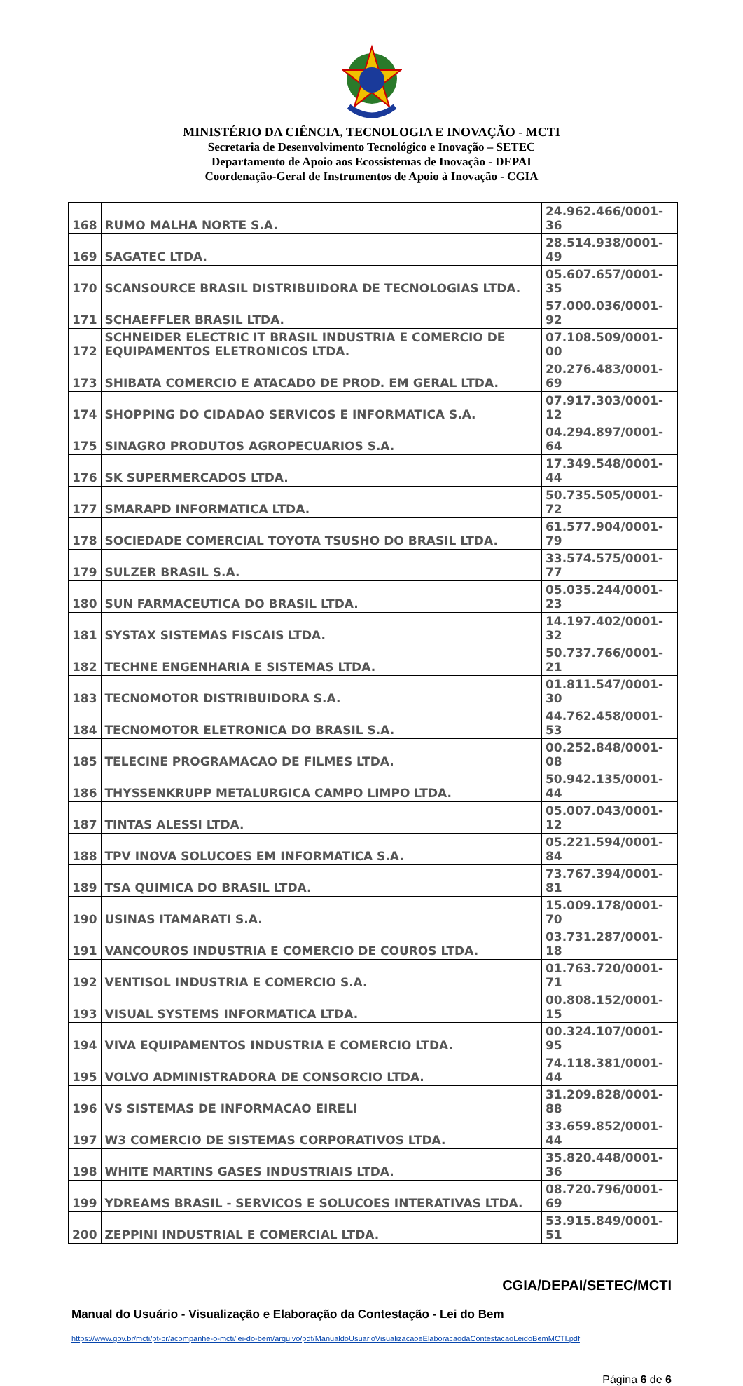MINISTÉRIO DA CIÊNCIA, TECNOLOGIA E INOVAÇÃO - MCTI
Secretaria de Desenvolvimento Tecnológico e Inovação – SETEC
Departamento de Apoio aos Ecossistemas de Inovação - DEPAI
Coordenação-Geral de Instrumentos de Apoio à Inovação - CGIA
| 168 | RUMO MALHA NORTE S.A. | 24.962.466/0001-36 |
| 169 | SAGATEC LTDA. | 28.514.938/0001-49 |
| 170 | SCANSOURCE BRASIL DISTRIBUIDORA DE TECNOLOGIAS LTDA. | 05.607.657/0001-35 |
| 171 | SCHAEFFLER BRASIL LTDA. | 57.000.036/0001-92 |
| 172 | SCHNEIDER ELECTRIC IT BRASIL INDUSTRIA E COMERCIO DE EQUIPAMENTOS ELETRONICOS LTDA. | 07.108.509/0001-00 |
| 173 | SHIBATA COMERCIO E ATACADO DE PROD. EM GERAL LTDA. | 20.276.483/0001-69 |
| 174 | SHOPPING DO CIDADAO SERVICOS E INFORMATICA S.A. | 07.917.303/0001-12 |
| 175 | SINAGRO PRODUTOS AGROPECUARIOS S.A. | 04.294.897/0001-64 |
| 176 | SK SUPERMERCADOS LTDA. | 17.349.548/0001-44 |
| 177 | SMARAPD INFORMATICA LTDA. | 50.735.505/0001-72 |
| 178 | SOCIEDADE COMERCIAL TOYOTA TSUSHO DO BRASIL LTDA. | 61.577.904/0001-79 |
| 179 | SULZER BRASIL S.A. | 33.574.575/0001-77 |
| 180 | SUN FARMACEUTICA DO BRASIL LTDA. | 05.035.244/0001-23 |
| 181 | SYSTAX SISTEMAS FISCAIS LTDA. | 14.197.402/0001-32 |
| 182 | TECHNE ENGENHARIA E SISTEMAS LTDA. | 50.737.766/0001-21 |
| 183 | TECNOMOTOR DISTRIBUIDORA S.A. | 01.811.547/0001-30 |
| 184 | TECNOMOTOR ELETRONICA DO BRASIL S.A. | 44.762.458/0001-53 |
| 185 | TELECINE PROGRAMACAO DE FILMES LTDA. | 00.252.848/0001-08 |
| 186 | THYSSENKRUPP METALURGICA CAMPO LIMPO LTDA. | 50.942.135/0001-44 |
| 187 | TINTAS ALESSI LTDA. | 05.007.043/0001-12 |
| 188 | TPV INOVA SOLUCOES EM INFORMATICA S.A. | 05.221.594/0001-84 |
| 189 | TSA QUIMICA DO BRASIL LTDA. | 73.767.394/0001-81 |
| 190 | USINAS ITAMARATI S.A. | 15.009.178/0001-70 |
| 191 | VANCOUROS INDUSTRIA E COMERCIO DE COUROS LTDA. | 03.731.287/0001-18 |
| 192 | VENTISOL INDUSTRIA E COMERCIO S.A. | 01.763.720/0001-71 |
| 193 | VISUAL SYSTEMS INFORMATICA LTDA. | 00.808.152/0001-15 |
| 194 | VIVA EQUIPAMENTOS INDUSTRIA E COMERCIO LTDA. | 00.324.107/0001-95 |
| 195 | VOLVO ADMINISTRADORA DE CONSORCIO LTDA. | 74.118.381/0001-44 |
| 196 | VS SISTEMAS DE INFORMACAO EIRELI | 31.209.828/0001-88 |
| 197 | W3 COMERCIO DE SISTEMAS CORPORATIVOS LTDA. | 33.659.852/0001-44 |
| 198 | WHITE MARTINS GASES INDUSTRIAIS LTDA. | 35.820.448/0001-36 |
| 199 | YDREAMS BRASIL - SERVICOS E SOLUCOES INTERATIVAS LTDA. | 08.720.796/0001-69 |
| 200 | ZEPPINI INDUSTRIAL E COMERCIAL LTDA. | 53.915.849/0001-51 |
CGIA/DEPAI/SETEC/MCTI
Manual do Usuário - Visualização e Elaboração da Contestação - Lei do Bem
https://www.gov.br/mcti/pt-br/acompanhe-o-mcti/lei-do-bem/arquivo/pdf/ManualdoUsuarioVisualizacaoeElaboracaodaContestacaoLeidoBemMCTI.pdf
Página 6 de 6